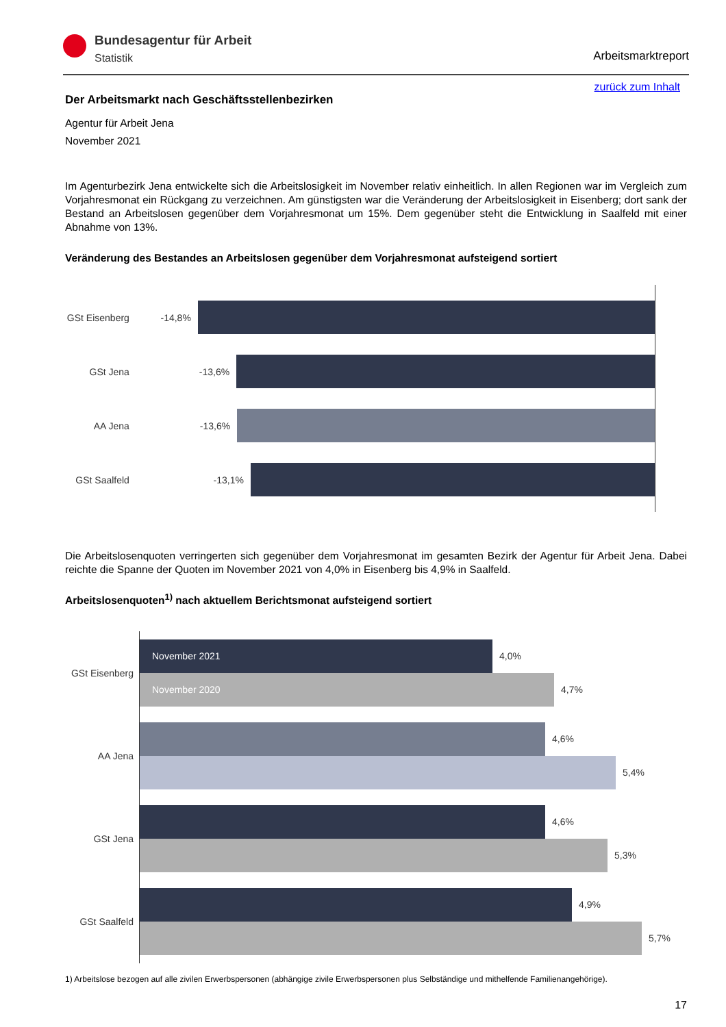Bundesagentur für Arbeit
Statistik
Arbeitsmarktreport
zurück zum Inhalt
Der Arbeitsmarkt nach Geschäftsstellenbezirken
Agentur für Arbeit Jena
November 2021
Im Agenturbezirk Jena entwickelte sich die Arbeitslosigkeit im November relativ einheitlich. In allen Regionen war im Vergleich zum Vorjahresmonat ein Rückgang zu verzeichnen. Am günstigsten war die Veränderung der Arbeitslosigkeit in Eisenberg; dort sank der Bestand an Arbeitslosen gegenüber dem Vorjahresmonat um 15%. Dem gegenüber steht die Entwicklung in Saalfeld mit einer Abnahme von 13%.
Veränderung des Bestandes an Arbeitslosen gegenüber dem Vorjahresmonat aufsteigend sortiert
GSt Eisenberg
-14,8%
GSt Jena -13,6%
AA Jena -13,6%
GSt Saalfeld
-13,1%
Die Arbeitslosenquoten verringerten sich gegenüber dem Vorjahresmonat im gesamten Bezirk der Agentur für Arbeit Jena. Dabei reichte die Spanne der Quoten im November 2021 von 4,0% in Eisenberg bis 4,9% in Saalfeld.
Arbeitslosenquoten<sup>1)</sup> nach aktuellem Berichtsmonat aufsteigend sortiert
GSt Eisenberg
November 2021
4,0%
November 2020
4,7%
AA Jena
4,6%
5,4%
GSt Jena
4,6%
5,3%
GSt Saalfeld
4,9%
5,7%
1) Arbeitslose bezogen auf alle zivilen Erwerbspersonen (abhängige zivile Erwerbspersonen plus Selbständige und mithelfende Familienangehörige).
17